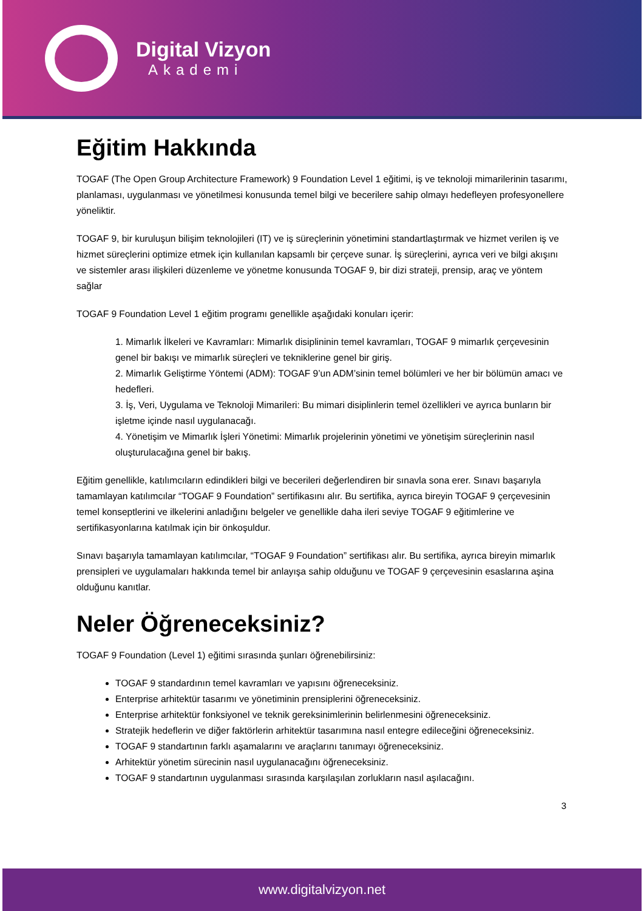Digital Vizyon
Akademi
Eğitim Hakkında
TOGAF (The Open Group Architecture Framework) 9 Foundation Level 1 eğitimi, iş ve teknoloji mimarilerinin tasarımı, planlaması, uygulanması ve yönetilmesi konusunda temel bilgi ve becerilere sahip olmayı hedefleyen profesyonellere yöneliktir.
TOGAF 9, bir kuruluşun bilişim teknolojileri (IT) ve iş süreçlerinin yönetimini standartlaştırmak ve hizmet verilen iş ve hizmet süreçlerini optimize etmek için kullanılan kapsamlı bir çerçeve sunar. İş süreçlerini, ayrıca veri ve bilgi akışını ve sistemler arası ilişkileri düzenleme ve yönetme konusunda TOGAF 9, bir dizi strateji, prensip, araç ve yöntem sağlar
TOGAF 9 Foundation Level 1 eğitim programı genellikle aşağıdaki konuları içerir:
1. Mimarlık İlkeleri ve Kavramları: Mimarlık disiplininin temel kavramları, TOGAF 9 mimarlık çerçevesinin genel bir bakışı ve mimarlık süreçleri ve tekniklerine genel bir giriş.
2. Mimarlık Geliştirme Yöntemi (ADM): TOGAF 9’un ADM’sinin temel bölümleri ve her bir bölümün amacı ve hedefleri.
3. İş, Veri, Uygulama ve Teknoloji Mimarileri: Bu mimari disiplinlerin temel özellikleri ve ayrıca bunların bir işletme içinde nasıl uygulanacağı.
4. Yönetişim ve Mimarlık İşleri Yönetimi: Mimarlık projelerinin yönetimi ve yönetişim süreçlerinin nasıl oluşturulacağına genel bir bakış.
Eğitim genellikle, katılımcıların edindikleri bilgi ve becerileri değerlendiren bir sınavla sona erer. Sınavı başarıyla tamamlayan katılımcılar “TOGAF 9 Foundation” sertifikasını alır. Bu sertifika, ayrıca bireyin TOGAF 9 çerçevesinin temel konseptlerini ve ilkelerini anladığını belgeler ve genellikle daha ileri seviye TOGAF 9 eğitimlerine ve sertifikasyonlarına katılmak için bir önkoşuldur.
Sınavı başarıyla tamamlayan katılımcılar, “TOGAF 9 Foundation” sertifikası alır. Bu sertifika, ayrıca bireyin mimarlık prensipleri ve uygulamaları hakkında temel bir anlayışa sahip olduğunu ve TOGAF 9 çerçevesinin esaslarına aşina olduğunu kanıtlar.
Neler Öğreneceksiniz?
TOGAF 9 Foundation (Level 1) eğitimi sırasında şunları öğrenebilirsiniz:
TOGAF 9 standardının temel kavramları ve yapısını öğreneceksiniz.
Enterprise arhitektür tasarımı ve yönetiminin prensiplerini öğreneceksiniz.
Enterprise arhitektür fonksiyonel ve teknik gereksinimlerinin belirlenmesini öğreneceksiniz.
Stratejik hedeflerin ve diğer faktörlerin arhitektür tasarımına nasıl entegre edileceğini öğreneceksiniz.
TOGAF 9 standartının farklı aşamalarını ve araçlarını tanımayı öğreneceksiniz.
Arhitektür yönetim sürecinin nasıl uygulanacağını öğreneceksiniz.
TOGAF 9 standartının uygulanması sırasında karşılaşılan zorlukların nasıl aşılacağını.
3
www.digitalvizyon.net